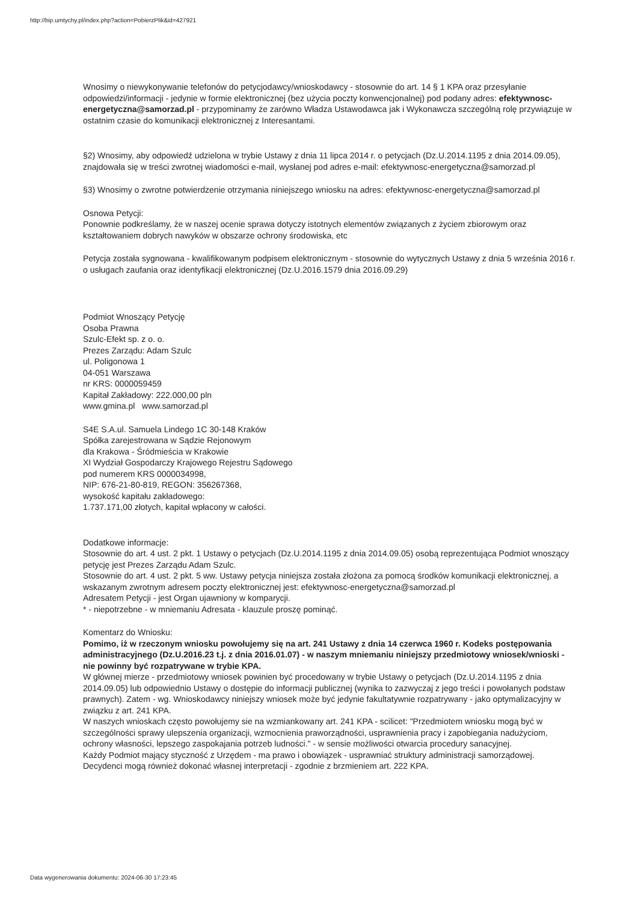http://bip.umtychy.pl/index.php?action=PobierzPlik&id=427921
Wnosimy o niewykonywanie telefonów do petycjodawcy/wnioskodawcy - stosownie do art. 14 § 1 KPA oraz przesyłanie odpowiedzi/informacji - jedynie w formie elektronicznej (bez użycia poczty konwencjonalnej) pod podany adres: efektywnosc-energetyczna@samorzad.pl - przypominamy że zarówno Władza Ustawodawca jak i Wykonawcza szczególną rolę przywiązuje w ostatnim czasie do komunikacji elektronicznej z Interesantami.
§2) Wnosimy, aby odpowiedź udzielona w trybie Ustawy z dnia 11 lipca 2014 r. o petycjach (Dz.U.2014.1195 z dnia 2014.09.05), znajdowała się w treści zwrotnej wiadomości e-mail, wysłanej pod adres e-mail: efektywnosc-energetyczna@samorzad.pl
§3) Wnosimy o zwrotne potwierdzenie otrzymania niniejszego wniosku na adres: efektywnosc-energetyczna@samorzad.pl
Osnowa Petycji:
Ponownie podkreślamy, że w naszej ocenie sprawa dotyczy istotnych elementów związanych z życiem zbiorowym oraz kształtowaniem dobrych nawyków w obszarze ochrony środowiska, etc
Petycja została sygnowana - kwalifikowanym podpisem elektronicznym - stosownie do wytycznych Ustawy z dnia 5 września 2016 r. o usługach zaufania oraz identyfikacji elektronicznej (Dz.U.2016.1579 dnia 2016.09.29)
Podmiot Wnoszący Petycję
Osoba Prawna
Szulc-Efekt sp. z o. o.
Prezes Zarządu: Adam Szulc
ul. Poligonowa 1
04-051 Warszawa
nr KRS: 0000059459
Kapitał Zakładowy: 222.000,00 pln
www.gmina.pl www.samorzad.pl
S4E S.A.ul. Samuela Lindego 1C 30-148 Kraków
Spółka zarejestrowana w Sądzie Rejonowym
dla Krakowa - Śródmieścia w Krakowie
XI Wydział Gospodarczy Krajowego Rejestru Sądowego
pod numerem KRS 0000034998,
NIP: 676-21-80-819, REGON: 356267368,
wysokość kapitału zakładowego:
1.737.171,00 złotych, kapitał wpłacony w całości.
Dodatkowe informacje:
Stosownie do art. 4 ust. 2 pkt. 1 Ustawy o petycjach (Dz.U.2014.1195 z dnia 2014.09.05) osobą reprezentująca Podmiot wnoszący petycję jest Prezes Zarządu Adam Szulc.
Stosownie do art. 4 ust. 2 pkt. 5 ww. Ustawy petycja niniejsza została złożona za pomocą środków komunikacji elektronicznej, a wskazanym zwrotnym adresem poczty elektronicznej jest: efektywnosc-energetyczna@samorzad.pl
Adresatem Petycji - jest Organ ujawniony w komparycji.
* - niepotrzebne - w mniemaniu Adresata - klauzule proszę pominąć.
Komentarz do Wniosku:
Pomimo, iż w rzeczonym wniosku powołujemy się na art. 241 Ustawy z dnia 14 czerwca 1960 r. Kodeks postępowania administracyjnego (Dz.U.2016.23 t.j. z dnia 2016.01.07) - w naszym mniemaniu niniejszy przedmiotowy wniosek/wnioski - nie powinny być rozpatrywane w trybie KPA.
W głównej mierze - przedmiotowy wniosek powinien być procedowany w trybie Ustawy o petycjach (Dz.U.2014.1195 z dnia 2014.09.05) lub odpowiednio Ustawy o dostępie do informacji publicznej (wynika to zazwyczaj z jego treści i powołanych podstaw prawnych). Zatem - wg. Wnioskodawcy niniejszy wniosek może być jedynie fakultatywnie rozpatrywany - jako optymalizacyjny w związku z art. 241 KPA.
W naszych wnioskach często powołujemy sie na wzmiankowany art. 241 KPA - scilicet: "Przedmiotem wniosku mogą być w szczególności sprawy ulepszenia organizacji, wzmocnienia praworządności, usprawnienia pracy i zapobiegania nadużyciom, ochrony własności, lepszego zaspokajania potrzeb ludności." - w sensie możliwości otwarcia procedury sanacyjnej.
Każdy Podmiot mający styczność z Urzędem - ma prawo i obowiązek - usprawniać struktury administracji samorządowej.
Decydenci mogą również dokonać własnej interpretacji - zgodnie z brzmieniem art. 222 KPA.
Data wygenerowania dokumentu: 2024-06-30 17:23:45